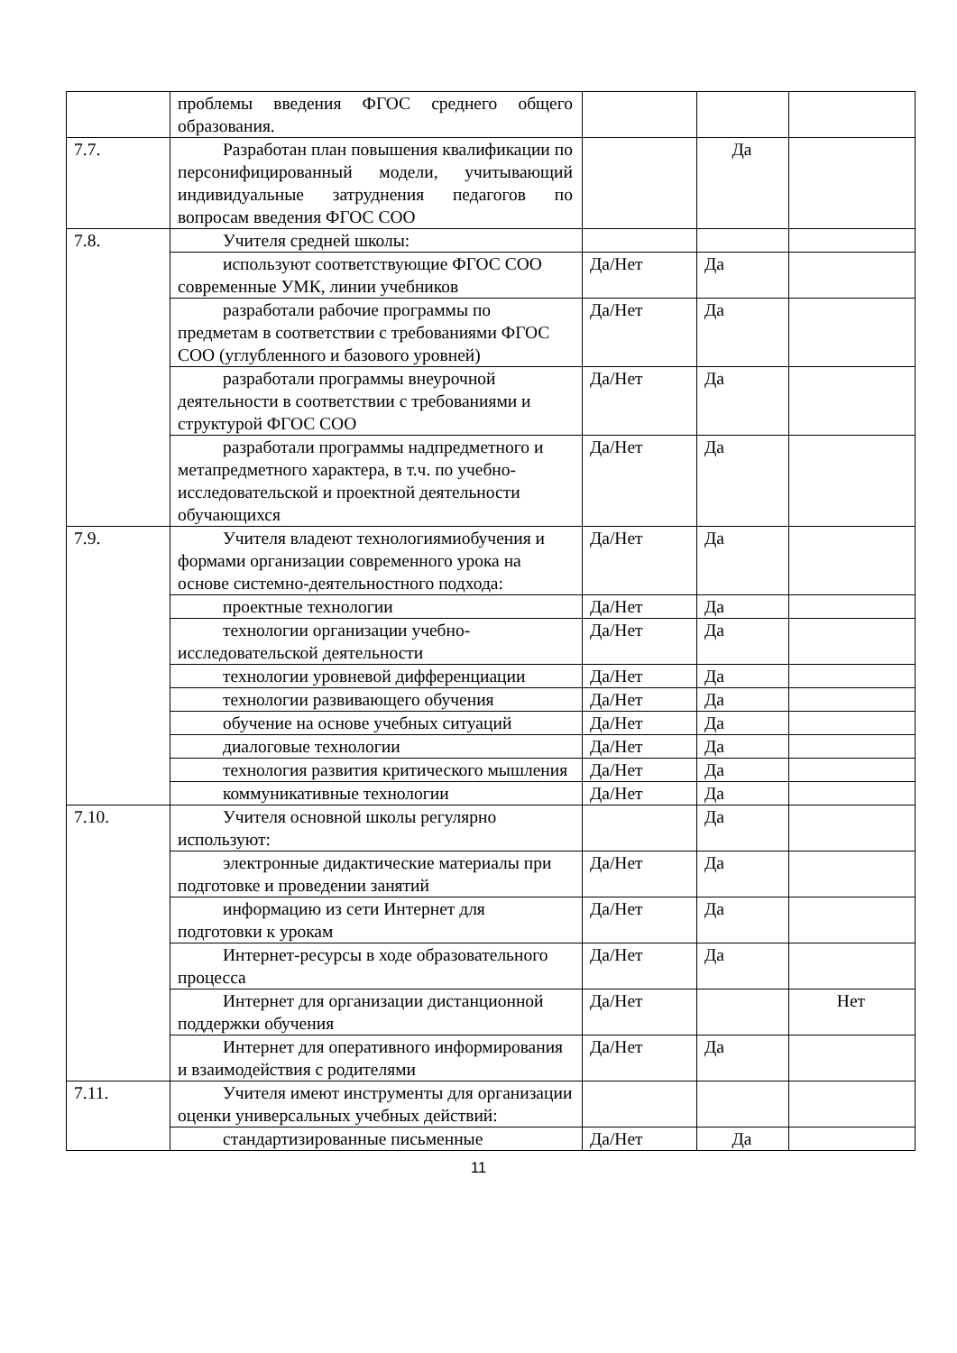| | проблемы введения ФГОС среднего общего образования. | | | |
| 7.7. | Разработан план повышения квалификации по персонифицированный модели, учитывающий индивидуальные затруднения педагогов по вопросам введения ФГОС СОО | | Да | |
| 7.8. | Учителя средней школы: | | | |
| | используют соответствующие ФГОС СОО современные УМК, линии учебников | Да/Нет | Да | |
| | разработали рабочие программы по предметам в соответствии с требованиями ФГОС СОО (углубленного и базового уровней) | Да/Нет | Да | |
| | разработали программы внеурочной деятельности в соответствии с требованиями и структурой ФГОС СОО | Да/Нет | Да | |
| | разработали программы надпредметного и метапредметного характера, в т.ч. по учебно-исследовательской и проектной деятельности обучающихся | Да/Нет | Да | |
| 7.9. | Учителя владеют технологиямиобучения и формами организации современного урока на основе системно-деятельностного подхода: | Да/Нет | Да | |
| | проектные технологии | Да/Нет | Да | |
| | технологии организации учебно-исследовательской деятельности | Да/Нет | Да | |
| | технологии уровневой дифференциации | Да/Нет | Да | |
| | технологии развивающего обучения | Да/Нет | Да | |
| | обучение на основе учебных ситуаций | Да/Нет | Да | |
| | диалоговые технологии | Да/Нет | Да | |
| | технология развития критического мышления | Да/Нет | Да | |
| | коммуникативные технологии | Да/Нет | Да | |
| 7.10. | Учителя основной школы регулярно используют: | | Да | |
| | электронные дидактические материалы при подготовке и проведении занятий | Да/Нет | Да | |
| | информацию из сети Интернет для подготовки к урокам | Да/Нет | Да | |
| | Интернет-ресурсы в ходе образовательного процесса | Да/Нет | Да | |
| | Интернет для организации дистанционной поддержки обучения | Да/Нет | | Нет |
| | Интернет для оперативного информирования и взаимодействия с родителями | Да/Нет | Да | |
| 7.11. | Учителя имеют инструменты для организации оценки универсальных учебных действий: | | | |
| | стандартизированные письменные | Да/Нет | Да | |
11